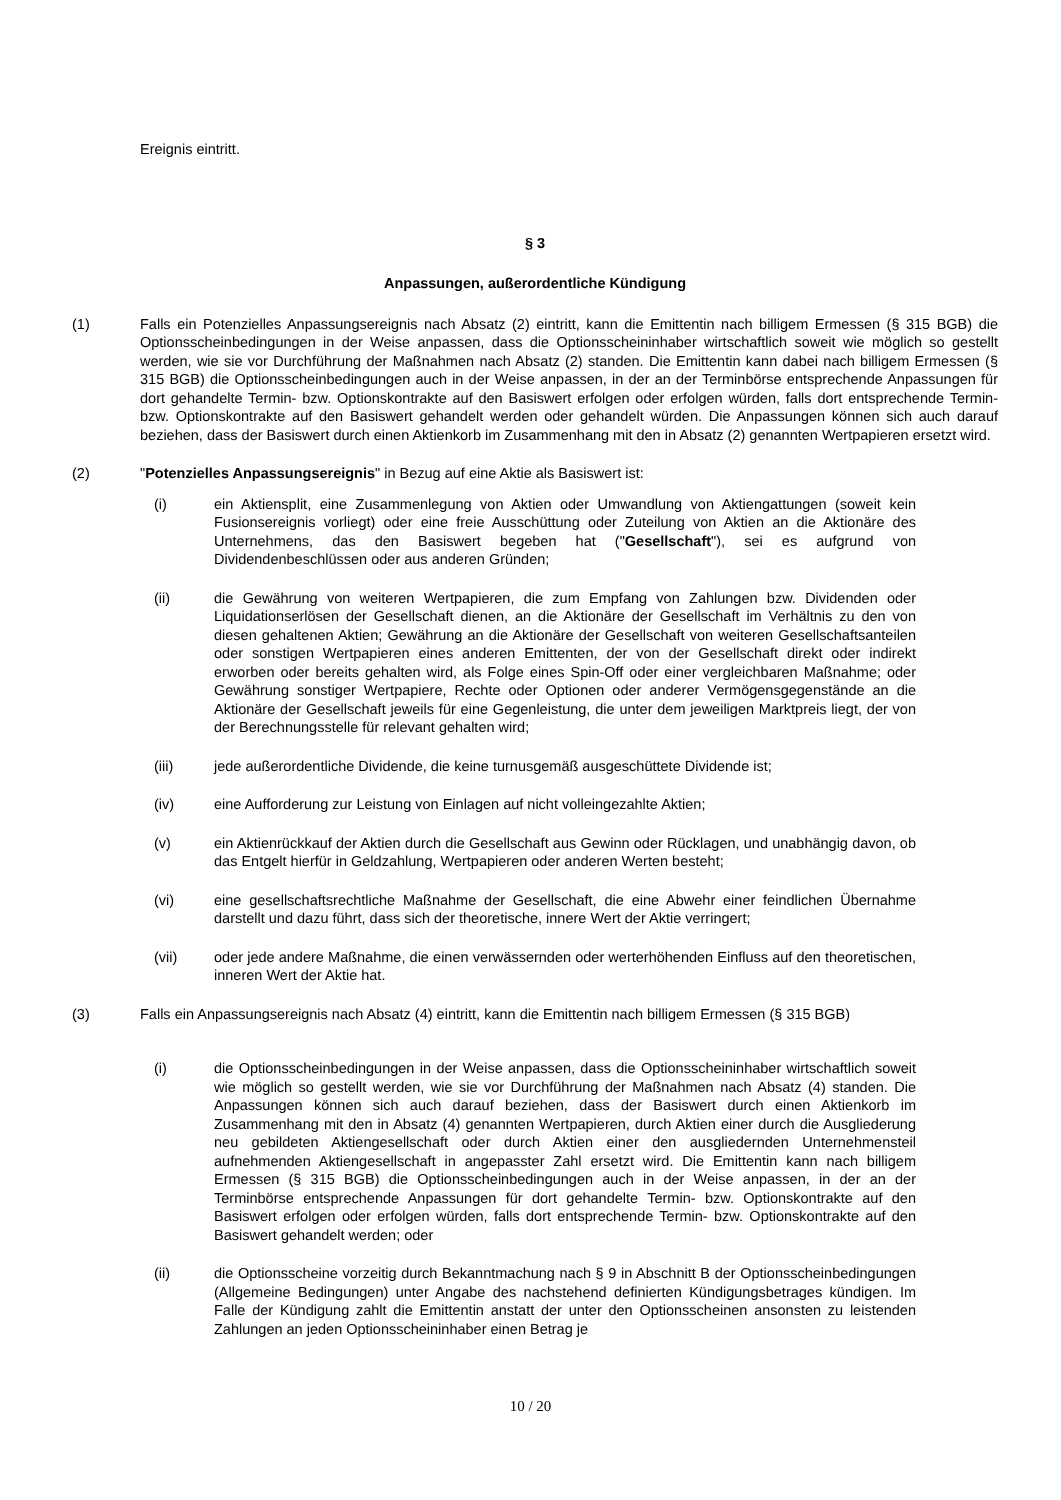Ereignis eintritt.
§ 3
Anpassungen, außerordentliche Kündigung
(1) Falls ein Potenzielles Anpassungsereignis nach Absatz (2) eintritt, kann die Emittentin nach billigem Ermessen (§ 315 BGB) die Optionsscheinbedingungen in der Weise anpassen, dass die Optionsscheininhaber wirtschaftlich soweit wie möglich so gestellt werden, wie sie vor Durchführung der Maßnahmen nach Absatz (2) standen. Die Emittentin kann dabei nach billigem Ermessen (§ 315 BGB) die Optionsscheinbedingungen auch in der Weise anpassen, in der an der Terminbörse entsprechende Anpassungen für dort gehandelte Termin- bzw. Optionskontrakte auf den Basiswert erfolgen oder erfolgen würden, falls dort entsprechende Termin- bzw. Optionskontrakte auf den Basiswert gehandelt werden oder gehandelt würden. Die Anpassungen können sich auch darauf beziehen, dass der Basiswert durch einen Aktienkorb im Zusammenhang mit den in Absatz (2) genannten Wertpapieren ersetzt wird.
(2) "Potenzielles Anpassungsereignis" in Bezug auf eine Aktie als Basiswert ist:
(i) ein Aktiensplit, eine Zusammenlegung von Aktien oder Umwandlung von Aktiengattungen (soweit kein Fusionsereignis vorliegt) oder eine freie Ausschüttung oder Zuteilung von Aktien an die Aktionäre des Unternehmens, das den Basiswert begeben hat ("Gesellschaft"), sei es aufgrund von Dividendenbeschlüssen oder aus anderen Gründen;
(ii) die Gewährung von weiteren Wertpapieren, die zum Empfang von Zahlungen bzw. Dividenden oder Liquidationserlösen der Gesellschaft dienen, an die Aktionäre der Gesellschaft im Verhältnis zu den von diesen gehaltenen Aktien; Gewährung an die Aktionäre der Gesellschaft von weiteren Gesellschaftsanteilen oder sonstigen Wertpapieren eines anderen Emittenten, der von der Gesellschaft direkt oder indirekt erworben oder bereits gehalten wird, als Folge eines Spin-Off oder einer vergleichbaren Maßnahme; oder Gewährung sonstiger Wertpapiere, Rechte oder Optionen oder anderer Vermögensgegenstände an die Aktionäre der Gesellschaft jeweils für eine Gegenleistung, die unter dem jeweiligen Marktpreis liegt, der von der Berechnungsstelle für relevant gehalten wird;
(iii) jede außerordentliche Dividende, die keine turnusgemäß ausgeschüttete Dividende ist;
(iv) eine Aufforderung zur Leistung von Einlagen auf nicht volleingezahlte Aktien;
(v) ein Aktienrückkauf der Aktien durch die Gesellschaft aus Gewinn oder Rücklagen, und unabhängig davon, ob das Entgelt hierfür in Geldzahlung, Wertpapieren oder anderen Werten besteht;
(vi) eine gesellschaftsrechtliche Maßnahme der Gesellschaft, die eine Abwehr einer feindlichen Übernahme darstellt und dazu führt, dass sich der theoretische, innere Wert der Aktie verringert;
(vii) oder jede andere Maßnahme, die einen verwässernden oder werterhöhenden Einfluss auf den theoretischen, inneren Wert der Aktie hat.
(3) Falls ein Anpassungsereignis nach Absatz (4) eintritt, kann die Emittentin nach billigem Ermessen (§ 315 BGB)
(i) die Optionsscheinbedingungen in der Weise anpassen, dass die Optionsscheininhaber wirtschaftlich soweit wie möglich so gestellt werden, wie sie vor Durchführung der Maßnahmen nach Absatz (4) standen. Die Anpassungen können sich auch darauf beziehen, dass der Basiswert durch einen Aktienkorb im Zusammenhang mit den in Absatz (4) genannten Wertpapieren, durch Aktien einer durch die Ausgliederung neu gebildeten Aktiengesellschaft oder durch Aktien einer den ausgliedernden Unternehmensteil aufnehmenden Aktiengesellschaft in angepasster Zahl ersetzt wird. Die Emittentin kann nach billigem Ermessen (§ 315 BGB) die Optionsscheinbedingungen auch in der Weise anpassen, in der an der Terminbörse entsprechende Anpassungen für dort gehandelte Termin- bzw. Optionskontrakte auf den Basiswert erfolgen oder erfolgen würden, falls dort entsprechende Termin- bzw. Optionskontrakte auf den Basiswert gehandelt werden; oder
(ii) die Optionsscheine vorzeitig durch Bekanntmachung nach § 9 in Abschnitt B der Optionsscheinbedingungen (Allgemeine Bedingungen) unter Angabe des nachstehend definierten Kündigungsbetrages kündigen. Im Falle der Kündigung zahlt die Emittentin anstatt der unter den Optionsscheinen ansonsten zu leistenden Zahlungen an jeden Optionsscheininhaber einen Betrag je
10 / 20